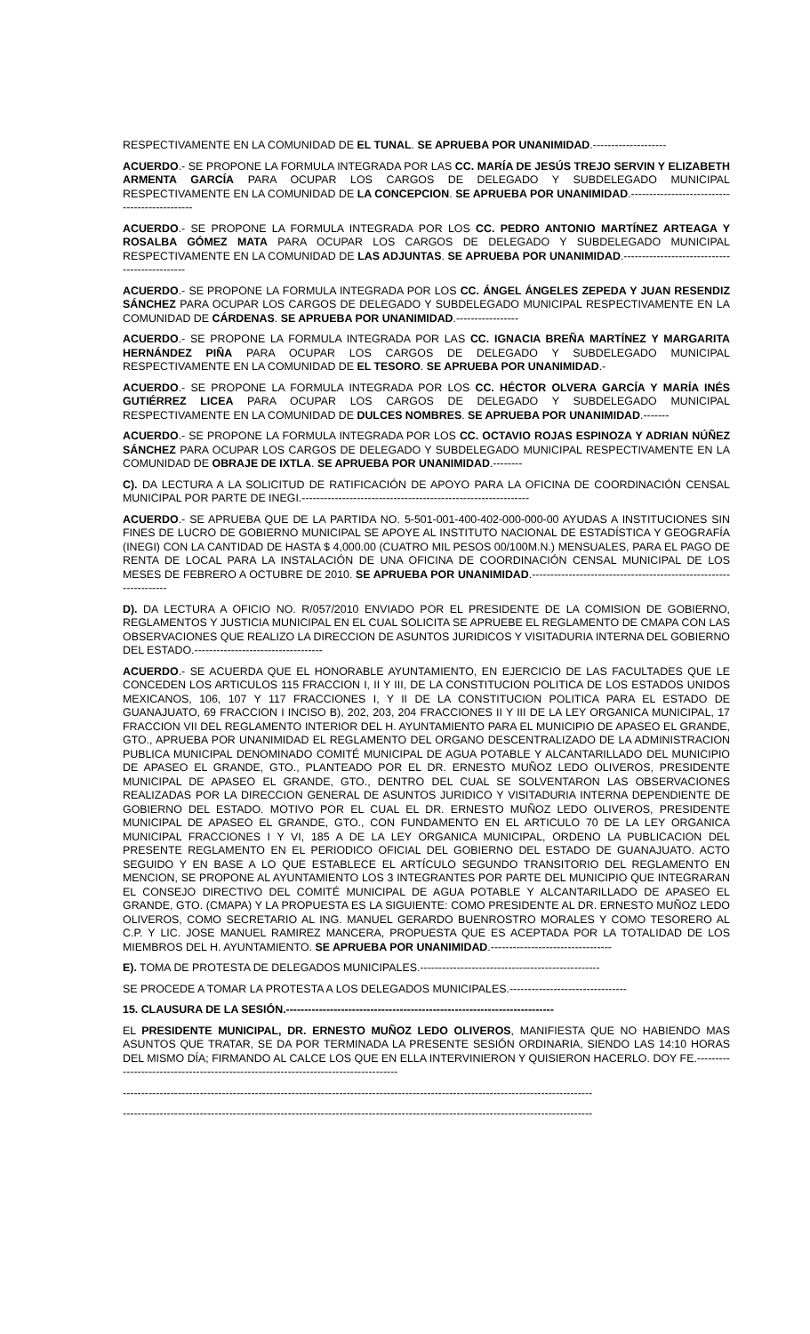RESPECTIVAMENTE EN LA COMUNIDAD DE EL TUNAL. SE APRUEBA POR UNANIMIDAD.--------------------
ACUERDO.- SE PROPONE LA FORMULA INTEGRADA POR LAS CC. MARÍA DE JESÚS TREJO SERVIN Y ELIZABETH ARMENTA GARCÍA PARA OCUPAR LOS CARGOS DE DELEGADO Y SUBDELEGADO MUNICIPAL RESPECTIVAMENTE EN LA COMUNIDAD DE LA CONCEPCION. SE APRUEBA POR UNANIMIDAD.----------------------------------------------
ACUERDO.- SE PROPONE LA FORMULA INTEGRADA POR LOS CC. PEDRO ANTONIO MARTÍNEZ ARTEAGA Y ROSALBA GÓMEZ MATA PARA OCUPAR LOS CARGOS DE DELEGADO Y SUBDELEGADO MUNICIPAL RESPECTIVAMENTE EN LA COMUNIDAD DE LAS ADJUNTAS. SE APRUEBA POR UNANIMIDAD.----------------------------------------------
ACUERDO.- SE PROPONE LA FORMULA INTEGRADA POR LOS CC. ÁNGEL ÁNGELES ZEPEDA Y JUAN RESENDIZ SÁNCHEZ PARA OCUPAR LOS CARGOS DE DELEGADO Y SUBDELEGADO MUNICIPAL RESPECTIVAMENTE EN LA COMUNIDAD DE CÁRDENAS. SE APRUEBA POR UNANIMIDAD.-----------------
ACUERDO.- SE PROPONE LA FORMULA INTEGRADA POR LAS CC. IGNACIA BREÑA MARTÍNEZ Y MARGARITA HERNÁNDEZ PIÑA PARA OCUPAR LOS CARGOS DE DELEGADO Y SUBDELEGADO MUNICIPAL RESPECTIVAMENTE EN LA COMUNIDAD DE EL TESORO. SE APRUEBA POR UNANIMIDAD.-
ACUERDO.- SE PROPONE LA FORMULA INTEGRADA POR LOS CC. HÉCTOR OLVERA GARCÍA Y MARÍA INÉS GUTIÉRREZ LICEA PARA OCUPAR LOS CARGOS DE DELEGADO Y SUBDELEGADO MUNICIPAL RESPECTIVAMENTE EN LA COMUNIDAD DE DULCES NOMBRES. SE APRUEBA POR UNANIMIDAD.-------
ACUERDO.- SE PROPONE LA FORMULA INTEGRADA POR LOS CC. OCTAVIO ROJAS ESPINOZA Y ADRIAN NÚÑEZ SÁNCHEZ PARA OCUPAR LOS CARGOS DE DELEGADO Y SUBDELEGADO MUNICIPAL RESPECTIVAMENTE EN LA COMUNIDAD DE OBRAJE DE IXTLA. SE APRUEBA POR UNANIMIDAD.--------
C). DA LECTURA A LA SOLICITUD DE RATIFICACIÓN DE APOYO PARA LA OFICINA DE COORDINACIÓN CENSAL MUNICIPAL POR PARTE DE INEGI.--------------------------------------------------------------
ACUERDO.- SE APRUEBA QUE DE LA PARTIDA NO. 5-501-001-400-402-000-000-00 AYUDAS A INSTITUCIONES SIN FINES DE LUCRO DE GOBIERNO MUNICIPAL SE APOYE AL INSTITUTO NACIONAL DE ESTADÍSTICA Y GEOGRAFÍA (INEGI) CON LA CANTIDAD DE HASTA $ 4,000.00 (CUATRO MIL PESOS 00/100M.N.) MENSUALES, PARA EL PAGO DE RENTA DE LOCAL PARA LA INSTALACIÓN DE UNA OFICINA DE COORDINACIÓN CENSAL MUNICIPAL DE LOS MESES DE FEBRERO A OCTUBRE DE 2010. SE APRUEBA POR UNANIMIDAD.------------------------------------------------------------------
D). DA LECTURA A OFICIO NO. R/057/2010 ENVIADO POR EL PRESIDENTE DE LA COMISION DE GOBIERNO, REGLAMENTOS Y JUSTICIA MUNICIPAL EN EL CUAL SOLICITA SE APRUEBE EL REGLAMENTO DE CMAPA CON LAS OBSERVACIONES QUE REALIZO LA DIRECCION DE ASUNTOS JURIDICOS Y VISITADURIA INTERNA DEL GOBIERNO DEL ESTADO.-----------------------------------
ACUERDO.- SE ACUERDA QUE EL HONORABLE AYUNTAMIENTO, EN EJERCICIO DE LAS FACULTADES QUE LE CONCEDEN LOS ARTICULOS 115 FRACCION I, II Y III, DE LA CONSTITUCION POLITICA DE LOS ESTADOS UNIDOS MEXICANOS, 106, 107 Y 117 FRACCIONES I, Y II DE LA CONSTITUCION POLITICA PARA EL ESTADO DE GUANAJUATO, 69 FRACCION I INCISO B), 202, 203, 204 FRACCIONES II Y III DE LA LEY ORGANICA MUNICIPAL, 17 FRACCION VII DEL REGLAMENTO INTERIOR DEL H. AYUNTAMIENTO PARA EL MUNICIPIO DE APASEO EL GRANDE, GTO., APRUEBA POR UNANIMIDAD EL REGLAMENTO DEL ORGANO DESCENTRALIZADO DE LA ADMINISTRACION PUBLICA MUNICIPAL DENOMINADO COMITÉ MUNICIPAL DE AGUA POTABLE Y ALCANTARILLADO DEL MUNICIPIO DE APASEO EL GRANDE, GTO., PLANTEADO POR EL DR. ERNESTO MUÑOZ LEDO OLIVEROS, PRESIDENTE MUNICIPAL DE APASEO EL GRANDE, GTO., DENTRO DEL CUAL SE SOLVENTARON LAS OBSERVACIONES REALIZADAS POR LA DIRECCION GENERAL DE ASUNTOS JURIDICO Y VISITADURIA INTERNA DEPENDIENTE DE GOBIERNO DEL ESTADO. MOTIVO POR EL CUAL EL DR. ERNESTO MUÑOZ LEDO OLIVEROS, PRESIDENTE MUNICIPAL DE APASEO EL GRANDE, GTO., CON FUNDAMENTO EN EL ARTICULO 70 DE LA LEY ORGANICA MUNICIPAL FRACCIONES I Y VI, 185 A DE LA LEY ORGANICA MUNICIPAL, ORDENO LA PUBLICACION DEL PRESENTE REGLAMENTO EN EL PERIODICO OFICIAL DEL GOBIERNO DEL ESTADO DE GUANAJUATO. ACTO SEGUIDO Y EN BASE A LO QUE ESTABLECE EL ARTÍCULO SEGUNDO TRANSITORIO DEL REGLAMENTO EN MENCION, SE PROPONE AL AYUNTAMIENTO LOS 3 INTEGRANTES POR PARTE DEL MUNICIPIO QUE INTEGRARAN EL CONSEJO DIRECTIVO DEL COMITÉ MUNICIPAL DE AGUA POTABLE Y ALCANTARILLADO DE APASEO EL GRANDE, GTO. (CMAPA) Y LA PROPUESTA ES LA SIGUIENTE: COMO PRESIDENTE AL DR. ERNESTO MUÑOZ LEDO OLIVEROS, COMO SECRETARIO AL ING. MANUEL GERARDO BUENROSTRO MORALES Y COMO TESORERO AL C.P. Y LIC. JOSE MANUEL RAMIREZ MANCERA, PROPUESTA QUE ES ACEPTADA POR LA TOTALIDAD DE LOS MIEMBROS DEL H. AYUNTAMIENTO. SE APRUEBA POR UNANIMIDAD.---------------------------------
E). TOMA DE PROTESTA DE DELEGADOS MUNICIPALES.-------------------------------------------------
SE PROCEDE A TOMAR LA PROTESTA A LOS DELEGADOS MUNICIPALES.--------------------------------
15. CLAUSURA DE LA SESIÓN.-------------------------------------------------------------------------
EL PRESIDENTE MUNICIPAL, DR. ERNESTO MUÑOZ LEDO OLIVEROS, MANIFIESTA QUE NO HABIENDO MAS ASUNTOS QUE TRATAR, SE DA POR TERMINADA LA PRESENTE SESIÓN ORDINARIA, SIENDO LAS 14:10 HORAS DEL MISMO DÍA; FIRMANDO AL CALCE LOS QUE EN ELLA INTERVINIERON Y QUISIERON HACERLO. DOY FE.------------------------------------------------------------------------------------
--------------------------------------------------------------------------------------------------------------------------------
--------------------------------------------------------------------------------------------------------------------------------